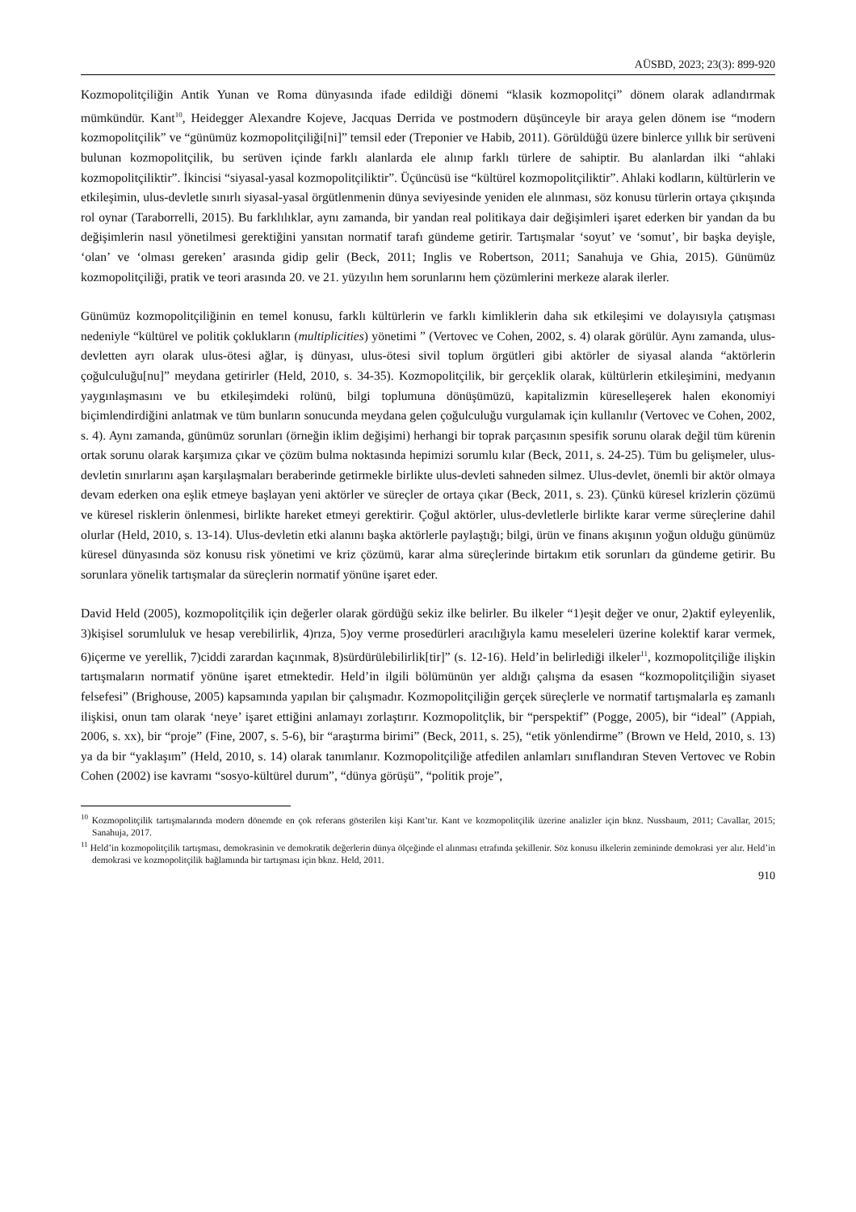AÜSBD, 2023; 23(3): 899-920
Kozmopolitçiliğin Antik Yunan ve Roma dünyasında ifade edildiği dönemi “klasik kozmopolitçi” dönem olarak adlandırmak mümkündür. Kant<sup>10</sup>, Heidegger Alexandre Kojeve, Jacquas Derrida ve postmodern düşünceyle bir araya gelen dönem ise “modern kozmopolitçilik” ve “günümüz kozmopolitçiliği[ni]” temsil eder (Treponier ve Habib, 2011). Görüldüğü üzere binlerce yıllık bir serüveni bulunan kozmopolitçilik, bu serüven içinde farklı alanlarda ele alınıp farklı türlere de sahiptir. Bu alanlardan ilki “ahlaki kozmopolitçiliktir”. İkincisi “siyasal-yasal kozmopolitçiliktir”. Üçüncüsü ise “kültürel kozmopolitçiliktir”. Ahlaki kodların, kültürlerin ve etkileşimin, ulus-devletle sınırlı siyasal-yasal örgütlenmenin dünya seviyesinde yeniden ele alınması, söz konusu türlerin ortaya çıkışında rol oynar (Taraborrelli, 2015). Bu farklılıklar, aynı zamanda, bir yandan real politikaya dair değişimleri işaret ederken bir yandan da bu değişimlerin nasıl yönetilmesi gerektiğini yansıtan normatif tarafı gündeme getirir. Tartışmalar ‘soyut’ ve ‘somut’, bir başka deyişle, ‘olan’ ve ‘olması gereken’ arasında gidip gelir (Beck, 2011; Inglis ve Robertson, 2011; Sanahuja ve Ghia, 2015). Günümüz kozmopolitçiliği, pratik ve teori arasında 20. ve 21. yüzyılın hem sorunlarını hem çözümlerini merkeze alarak ilerler.
Günümüz kozmopolitçiliğinin en temel konusu, farklı kültürlerin ve farklı kimliklerin daha sık etkileşimi ve dolayısıyla çatışması nedeniyle “kültürel ve politik çoklukların (multiplicities) yönetimi ” (Vertovec ve Cohen, 2002, s. 4) olarak görülür. Aynı zamanda, ulus-devletten ayrı olarak ulus-ötesi ağlar, iş dünyası, ulus-ötesi sivil toplum örgütleri gibi aktörler de siyasal alanda “aktörlerin çoğulculuğu[nu]” meydana getirirler (Held, 2010, s. 34-35). Kozmopolitçilik, bir gerçeklik olarak, kültürlerin etkileşimini, medyanın yaygınlaşmasını ve bu etkileşimdeki rolünü, bilgi toplumuna dönüşümüzü, kapitalizmin küreselleşerek halen ekonomiyi biçimlendirdiğini anlatmak ve tüm bunların sonucunda meydana gelen çoğulculuğu vurgulamak için kullanılır (Vertovec ve Cohen, 2002, s. 4). Aynı zamanda, günümüz sorunları (örneğin iklim değişimi) herhangi bir toprak parçasının spesifik sorunu olarak değil tüm kürenin ortak sorunu olarak karşımıza çıkar ve çözüm bulma noktasında hepimizi sorumlu kılar (Beck, 2011, s. 24-25). Tüm bu gelişmeler, ulus-devletin sınırlarını aşan karşılaşmaları beraberinde getirmekle birlikte ulus-devleti sahneden silmez. Ulus-devlet, önemli bir aktör olmaya devam ederken ona eşlik etmeye başlayan yeni aktörler ve süreçler de ortaya çıkar (Beck, 2011, s. 23). Çünkü küresel krizlerin çözümü ve küresel risklerin önlenmesi, birlikte hareket etmeyi gerektirir. Çoğul aktörler, ulus-devletlerle birlikte karar verme süreçlerine dahil olurlar (Held, 2010, s. 13-14). Ulus-devletin etki alanını başka aktörlerle paylaştığı; bilgi, ürün ve finans akışının yoğun olduğu günümüz küresel dünyasında söz konusu risk yönetimi ve kriz çözümü, karar alma süreçlerinde birtakım etik sorunları da gündeme getirir. Bu sorunlara yönelik tartışmalar da süreçlerin normatif yönüne işaret eder.
David Held (2005), kozmopolitçilik için değerler olarak gördüğü sekiz ilke belirler. Bu ilkeler “1)eşit değer ve onur, 2)aktif eyleyenlik, 3)kişisel sorumluluk ve hesap verebilirlik, 4)rıza, 5)oy verme prosedürleri aracılığıyla kamu meseleleri üzerine kolektif karar vermek, 6)içerme ve yerellik, 7)ciddi zarardan kaçınmak, 8)sürdürülebilirlik[tir]” (s. 12-16). Held’in belirlediği ilkeler<sup>11</sup>, kozmopolitçiliğe ilişkin tartışmaların normatif yönüne işaret etmektedir. Held’in ilgili bölümünün yer aldığı çalışma da esasen “kozmopolitçiliğin siyaset felsefesi” (Brighouse, 2005) kapsamında yapılan bir çalışmadır. Kozmopolitçiliğin gerçek süreçlerle ve normatif tartışmalarla eş zamanlı ilişkisi, onun tam olarak ‘neye’ işaret ettiğini anlamayı zorlaştırır. Kozmopolitçlik, bir “perspektif” (Pogge, 2005), bir “ideal” (Appiah, 2006, s. xx), bir “proje” (Fine, 2007, s. 5-6), bir “araştırma birimi” (Beck, 2011, s. 25), “etik yönlendirme” (Brown ve Held, 2010, s. 13) ya da bir “yaklaşım” (Held, 2010, s. 14) olarak tanımlanır. Kozmopolitçiliğe atfedilen anlamları sınıflandıran Steven Vertovec ve Robin Cohen (2002) ise kavramı “sosyo-kültürel durum”, “dünya görüşü”, “politik proje”,
<sup>10</sup> Kozmopolitçilik tartışmalarında modern dönemde en çok referans gösterilen kişi Kant’tır. Kant ve kozmopolitçilik üzerine analizler için bknz. Nussbaum, 2011; Cavallar, 2015; Sanahuja, 2017.
<sup>11</sup> Held’in kozmopolitçilik tartışması, demokrasinin ve demokratik değerlerin dünya ölçeğinde el alınması etrafında şekillenir. Söz konusu ilkelerin zemininde demokrasi yer alır. Held’in demokrasi ve kozmopolitçilik bağlamında bir tartışması için bknz. Held, 2011.
910